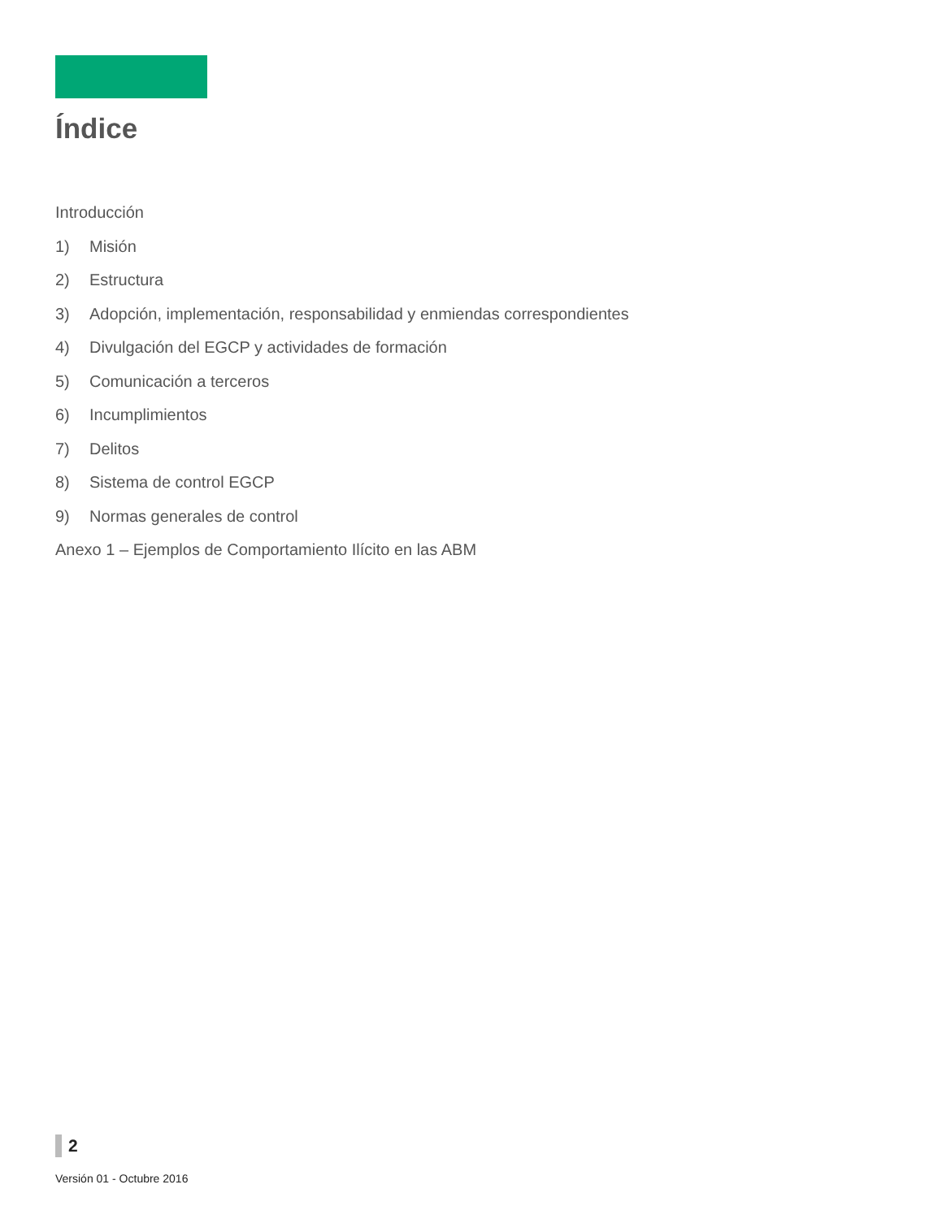Índice
Introducción
1) Misión
2) Estructura
3) Adopción, implementación, responsabilidad y enmiendas correspondientes
4) Divulgación del EGCP y actividades de formación
5) Comunicación a terceros
6) Incumplimientos
7) Delitos
8) Sistema de control EGCP
9) Normas generales de control
Anexo 1 – Ejemplos de Comportamiento Ilícito en las ABM
2
Versión 01 - Octubre 2016